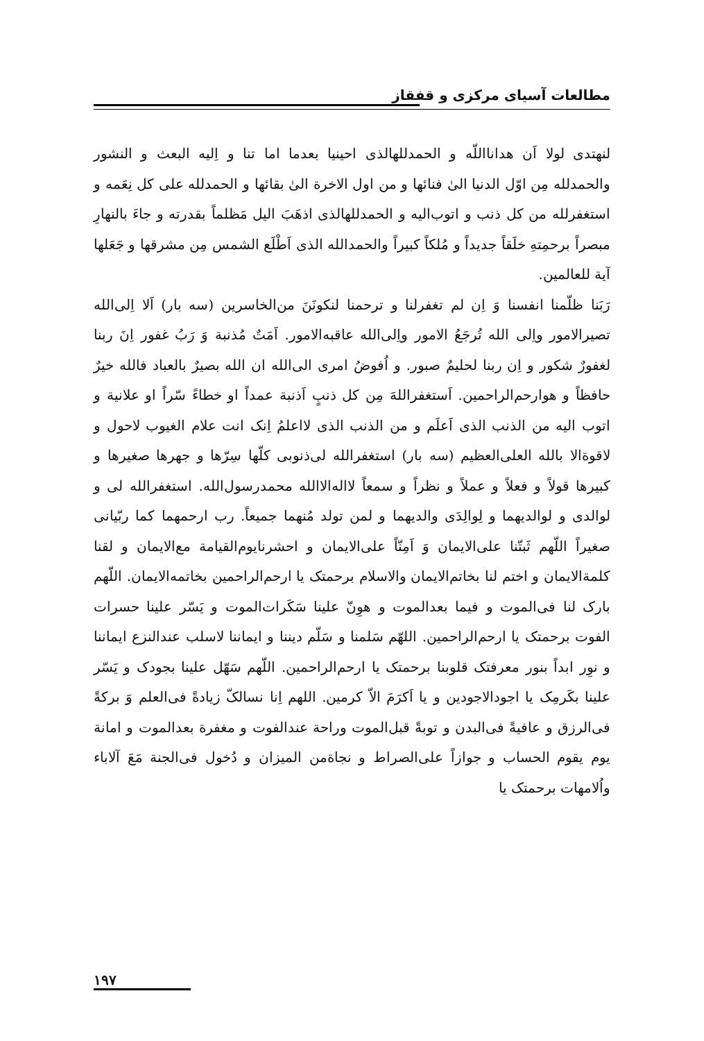مطالعات آسیای مرکزی و قفقاز
لنهتدی لولا اَن هدانااللّه و الحمدللهالذی احینیا بعدما اما تنا و اِلیه البعث و النشور والحمدلله مِن اوّل الدنیا الیٰ فنائها و من اول الاخرة الیٰ بقائها و الحمدلله علی کل نِعَمه و استغفرلله من کل ذنب و اتوب‌الیه و الحمدللهالذی اذهَبَ الیل مَظلماً بقدرته و جاءَ بالنهارِ مبصراً برحمِتهِ خلَقاً جدیداً و مُلکاً کبیراً والحمدالله الذی اَطْلَع الشمس مِن مشرقها و جَعَلها آیة للعالمین.
رَبَنا ظلّمنا انفسنا وَ اِن لم تغفرلنا و ترحمنا لنکونَنَ من‌الخاسرین (سه بار) اَلا اِلی‌الله تصیرالامور واِلی الله تُرجَعُ الامور واِلی‌الله عاقبه‌الامور. اَمَتٌ مُذنبة وَ رَبُ غفور اِنَ ربنا لغفورٌ شکور و اِن ربنا لحلیمٌ صبور. و اُفوضُ امری الی‌الله ان الله بصیرٌ بالعباد فالله خیرٌ حافظاً و هوارحم‌الراحمین. اَستغفراللهَ مِن کل ذنبٍ اَذنبة عمداً او خطاءً سّراً او علانیة و اتوب الیه من الذنب الذی اَعلَم و من الذنب الذی لااعلمُ اِنک انت علام الغیوب لاحول و لاقوةالا بالله العلی‌العظیم (سه بار) استغفرالله لی‌ذنوبی کلّها سِرّها و جهرها صغیرها و کبیرها قولاً و فعلاً و عملاً و نظراً و سمعاً لااله‌الاالله محمدرسول‌الله. استغفرالله لی و لوالدی و لوالدیهما و لِوالِدَی والدیهما و لمن تولد مُنهما جمیعاً. رب ارحمهما کما ربّیانی صغیراً اللّهم ثَبتّنا علی‌الایمان وَ اَمِنّاً علی‌الایمان و احشرنایوم‌القیامة مع‌الایمان و لقنا کلمةالایمان و اختم لنا بخاتم‌الایمان والاسلام برحمتک یا ارحم‌الراحمین بخاتمه‌الایمان. اللّهم بارک لنا فی‌الموت و فیما بعدالموت و هوِنّ علینا سَکَرات‌الموت و یَسّر علینا حسرات الفوت برحمتک یا ارحم‌الراحمین. اللهّم سَلمنا و سَلّم دیننا و ایماننا لاسلب عندالنزع ایماننا و نوِر ابداً بنور معرفتک قلوبنا برحمتک یا ارحم‌الراحمین. اللّهم سَهّل علینا بجودک و یَسّر علینا بکَرمِک یا اجودالاجودین و یا اَکرَمَ الاّ کرمین. اللهم اِنا نسالکّ زیادةً فی‌العلم وَ برکةً فی‌الرزق و عافیةً فی‌البدن و توبةً قبل‌الموت وراحة عندالفوت و مغفرة بعدالموت و امانة یوم یقوم الحساب و جوازاً علی‌الصراط و نجاةمن المیزان و دُخول فی‌الجنة مَعَ آلاباء واُلامهات برحمتک یا
۱۹۷